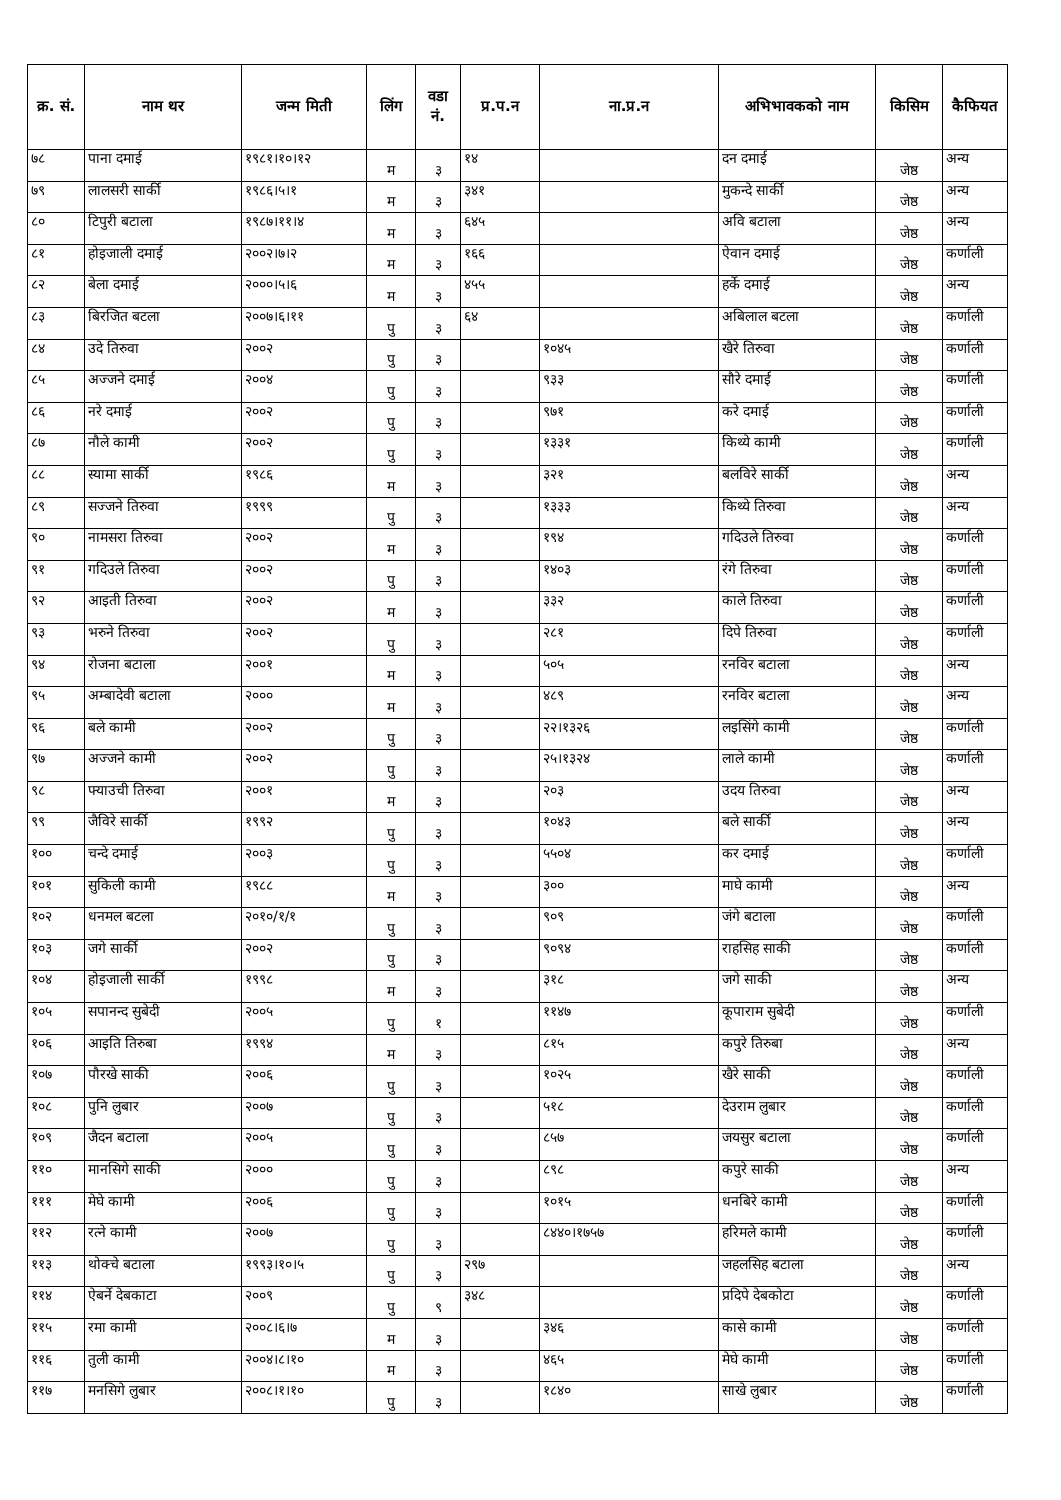| क्र. सं. | नाम थर | जन्म मिती | लिंग | वडा नं. | प्र.प.न | ना.प्र.न | अभिभावकको नाम | किसिम | कैफियत |
| --- | --- | --- | --- | --- | --- | --- | --- | --- | --- |
| ७८ | पाना दमाई | १९८१।१०।१२ | म | ३ | १४ | | दन दमाई | जेष्ठ | अन्य |
| ७९ | लालसरी सार्की | १९८६।५।१ | म | ३ | ३४१ | | मुकन्दे सार्की | जेष्ठ | अन्य |
| ८० | टिपुरी बटाला | १९८७।११।४ | म | ३ | ६४५ | | अवि बटाला | जेष्ठ | अन्य |
| ८१ | होइजाली दमाई | २००२।७।२ | म | ३ | १६६ | | ऐवान दमाई | जेष्ठ | कर्णाली |
| ८२ | बेला दमाई | २०००।५।६ | म | ३ | ४५५ | | हर्के दमाई | जेष्ठ | अन्य |
| ८३ | बिरजित बटला | २००७।६।११ | पु | ३ | ६४ | | अबिलाल बटला | जेष्ठ | कर्णाली |
| ८४ | उदे तिरुवा | २००२ | पु | ३ | | १०४५ | खैरे तिरुवा | जेष्ठ | कर्णाली |
| ८५ | अज्जने दमाई | २००४ | पु | ३ | | ९३३ | सौरे दमाई | जेष्ठ | कर्णाली |
| ८६ | नरे दमाई | २००२ | पु | ३ | | ९७१ | करे दमाई | जेष्ठ | कर्णाली |
| ८७ | नौले कामी | २००२ | पु | ३ | | १३३१ | किथ्ये कामी | जेष्ठ | कर्णाली |
| ८८ | स्यामा सार्की | १९८६ | म | ३ | | ३२१ | बलविरे सार्की | जेष्ठ | अन्य |
| ८९ | सज्जने तिरुवा | १९९९ | पु | ३ | | १३३३ | किथ्ये तिरुवा | जेष्ठ | अन्य |
| ९० | नामसरा तिरुवा | २००२ | म | ३ | | १९४ | गदिउले तिरुवा | जेष्ठ | कर्णाली |
| ९१ | गदिउले तिरुवा | २००२ | पु | ३ | | १४०३ | रंगे तिरुवा | जेष्ठ | कर्णाली |
| ९२ | आइती तिरुवा | २००२ | म | ३ | | ३३२ | काले तिरुवा | जेष्ठ | कर्णाली |
| ९३ | भरुने तिरुवा | २००२ | पु | ३ | | २८१ | दिपे तिरुवा | जेष्ठ | कर्णाली |
| ९४ | रोजना बटाला | २००१ | म | ३ | | ५०५ | रनविर बटाला | जेष्ठ | अन्य |
| ९५ | अम्बादेवी बटाला | २००० | म | ३ | | ४८९ | रनविर बटाला | जेष्ठ | अन्य |
| ९६ | बले कामी | २००२ | पु | ३ | | २२।१३२६ | लइसिंगे कामी | जेष्ठ | कर्णाली |
| ९७ | अज्जने कामी | २००२ | पु | ३ | | २५।१३२४ | लाले कामी | जेष्ठ | कर्णाली |
| ९८ | फ्याउची तिरुवा | २००१ | म | ३ | | २०३ | उदय तिरुवा | जेष्ठ | अन्य |
| ९९ | जैविरे सार्की | १९९२ | पु | ३ | | १०४३ | बले सार्की | जेष्ठ | अन्य |
| १०० | चन्दे दमाई | २००३ | पु | ३ | | ५५०४ | कर दमाई | जेष्ठ | कर्णाली |
| १०१ | सुकिली कामी | १९८८ | म | ३ | | ३०० | माघे कामी | जेष्ठ | अन्य |
| १०२ | धनमल बटला | २०१०/१/१ | पु | ३ | | ९०९ | जंगे बटाला | जेष्ठ | कर्णाली |
| १०३ | जगे सार्की | २००२ | पु | ३ | | ९०९४ | राहसिह साकी | जेष्ठ | कर्णाली |
| १०४ | होइजाली सार्की | १९९८ | म | ३ | | ३१८ | जगे साकी | जेष्ठ | अन्य |
| १०५ | सपानन्द सुबेदी | २००५ | पु | १ | | ११४७ | कूपाराम सुबेदी | जेष्ठ | कर्णाली |
| १०६ | आइति तिरुबा | १९९४ | म | ३ | | ८१५ | कपुरे तिरुबा | जेष्ठ | अन्य |
| १०७ | पौरखे साकी | २००६ | पु | ३ | | १०२५ | खैरे साकी | जेष्ठ | कर्णाली |
| १०८ | पुनि लुबार | २००७ | पु | ३ | | ५१८ | देउराम लुबार | जेष्ठ | कर्णाली |
| १०९ | जैदन बटाला | २००५ | पु | ३ | | ८५७ | जयसुर बटाला | जेष्ठ | कर्णाली |
| ११० | मानसिगे साकी | २००० | पु | ३ | | ८९८ | कपुरे साकी | जेष्ठ | अन्य |
| १११ | मेघे कामी | २००६ | पु | ३ | | १०१५ | धनबिरे कामी | जेष्ठ | कर्णाली |
| ११२ | रत्ने कामी | २००७ | पु | ३ | | ८४४०।१७५७ | हरिमले कामी | जेष्ठ | कर्णाली |
| ११३ | थोक्चे बटाला | १९९३।१०।५ | पु | ३ | २९७ | | जहलसिह बटाला | जेष्ठ | अन्य |
| ११४ | ऐबर्ने देबकाटा | २००९ | पु | ९ | ३४८ | | प्रदिपे देबकोटा | जेष्ठ | कर्णाली |
| ११५ | रमा कामी | २००८।६।७ | म | ३ | | ३४६ | कासे कामी | जेष्ठ | कर्णाली |
| ११६ | तुली कामी | २००४।८।१० | म | ३ | | ४६५ | मेघे कामी | जेष्ठ | कर्णाली |
| ११७ | मनसिगे लुबार | २००८।१।१० | पु | ३ | | १८४० | साखे लुबार | जेष्ठ | कर्णाली |